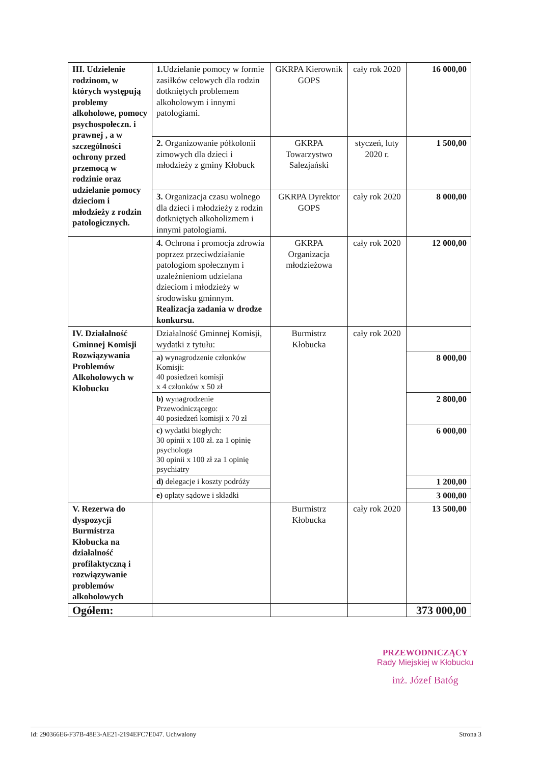| III. Udzielenie rodzinom, w których występują problemy alkoholowe, pomocy psychospołeczn. i prawnej , a w szczególności ochrony przed przemocą w rodzinie oraz udzielanie pomocy dzieciom i młodzieży z rodzin patologicznych. | 1. Udzielanie pomocy w formie zasiłków celowych dla rodzin dotkniętych problemem alkoholowym i innymi patologiami. | GKRPA Kierownik GOPS | cały rok 2020 | 16 000,00 |
| | 2. Organizowanie półkolonii zimowych dla dzieci i młodzieży z gminy Kłobuck | GKRPA Towarzystwo Salezjański | styczeń, luty 2020 r. | 1 500,00 |
| | 3. Organizacja czasu wolnego dla dzieci i młodzieży z rodzin dotkniętych alkoholizmem i innymi patologiami. | GKRPA Dyrektor GOPS | cały rok 2020 | 8 000,00 |
| | 4. Ochrona i promocja zdrowia poprzez przeciwdziałanie patologiom społecznym i uzależnieniom udzielana dzieciom i młodzieży w środowisku gminnym. Realizacja zadania w drodze konkursu. | GKRPA Organizacja młodzieżowa | cały rok 2020 | 12 000,00 |
| IV. Działalność Gminnej Komisji Rozwiązywania Problemów Alkoholowych w Kłobucku | Działalność Gminnej Komisji, wydatki z tytułu: | Burmistrz Kłobucka | cały rok 2020 | |
| | a) wynagrodzenie członków Komisji: 40 posiedzeń komisji x 4 członków x 50 zł | | | 8 000,00 |
| | b) wynagrodzenie Przewodniczącego: 40 posiedzeń komisji x 70 zł | | | 2 800,00 |
| | c) wydatki biegłych: 30 opinii x 100 zł. za 1 opinię psychologa 30 opinii x 100 zł za 1 opinię psychiatry | | | 6 000,00 |
| | d) delegacje i koszty podróży | | | 1 200,00 |
| | e) opłaty sądowe i składki | | | 3 000,00 |
| V. Rezerwa do dyspozycji Burmistrza Kłobucka na działalność profilaktyczną i rozwiązywanie problemów alkoholowych | | Burmistrz Kłobucka | cały rok 2020 | 13 500,00 |
| Ogółem: | | | | 373 000,00 |
PRZEWODNICZĄCY
Rady Miejskiej w Kłobucku
inż. Józef Batóg
Id: 290366E6-F37B-48E3-AE21-2194EFC7E047. Uchwalony Strona 3